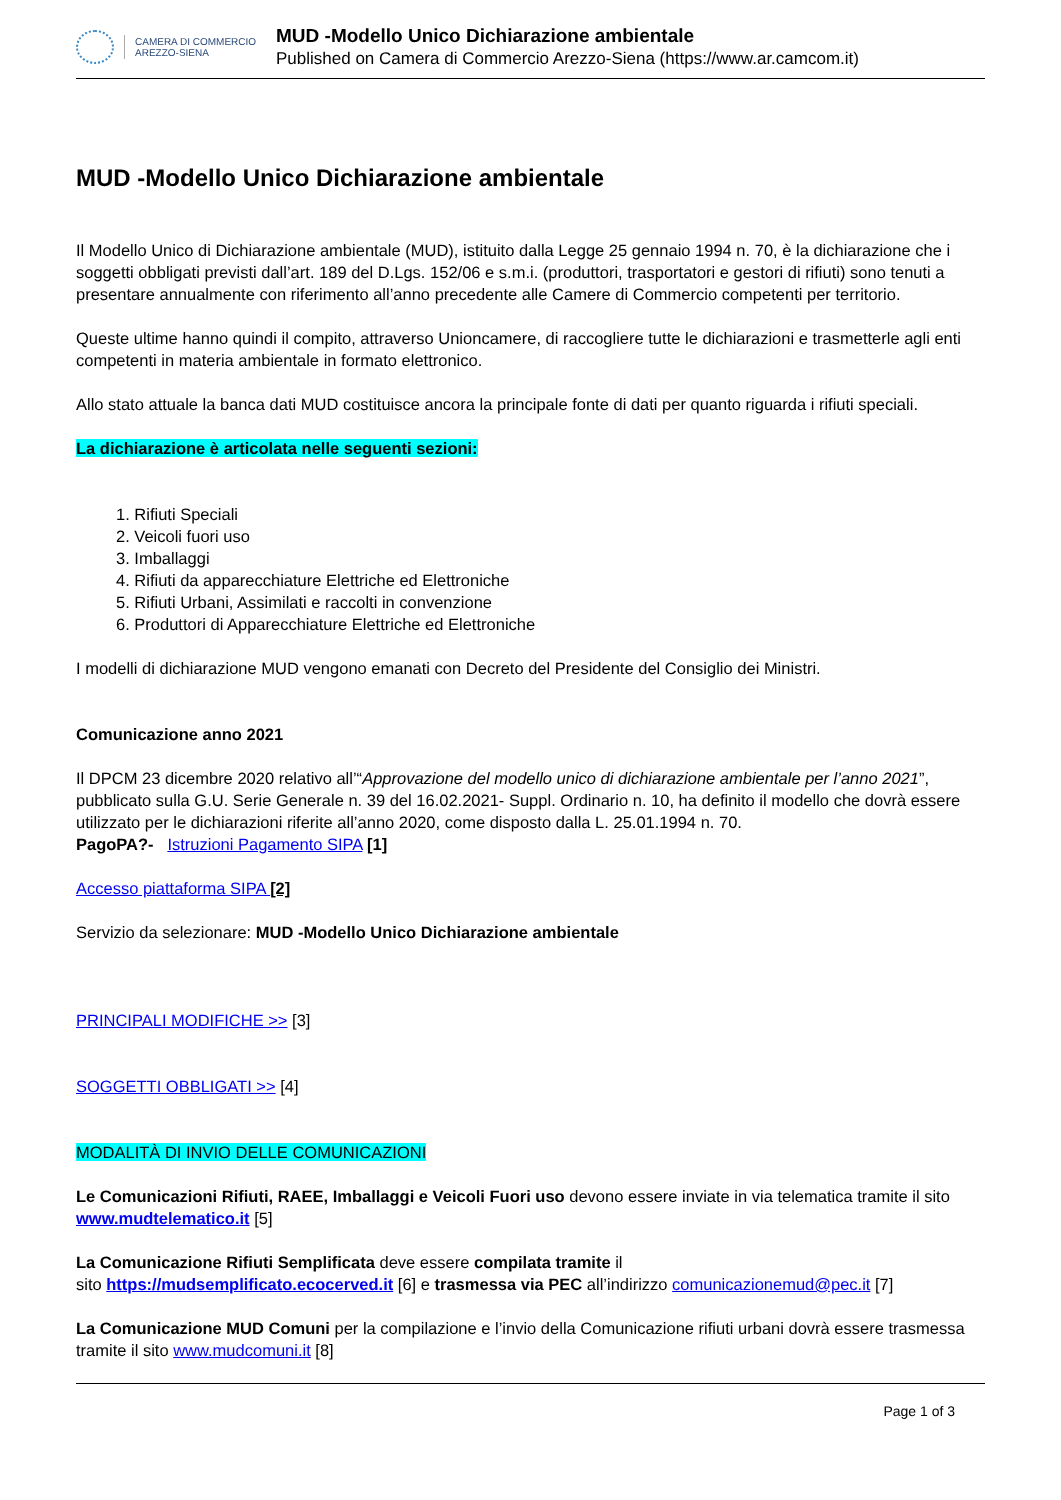CAMERA DI COMMERCIO
AREZZO-SIENA
MUD -Modello Unico Dichiarazione ambientale
Published on Camera di Commercio Arezzo-Siena (https://www.ar.camcom.it)
MUD -Modello Unico Dichiarazione ambientale
Il Modello Unico di Dichiarazione ambientale (MUD), istituito dalla Legge 25 gennaio 1994 n. 70, è la dichiarazione che i soggetti obbligati previsti dall’art. 189 del D.Lgs. 152/06 e s.m.i. (produttori, trasportatori e gestori di rifiuti) sono tenuti a presentare annualmente con riferimento all’anno precedente alle Camere di Commercio competenti per territorio.
Queste ultime hanno quindi il compito, attraverso Unioncamere, di raccogliere tutte le dichiarazioni e trasmetterle agli enti competenti in materia ambientale in formato elettronico.
Allo stato attuale la banca dati MUD costituisce ancora la principale fonte di dati per quanto riguarda i rifiuti speciali.
La dichiarazione è articolata nelle seguenti sezioni:
1. Rifiuti Speciali
2. Veicoli fuori uso
3. Imballaggi
4. Rifiuti da apparecchiature Elettriche ed Elettroniche
5. Rifiuti Urbani, Assimilati e raccolti in convenzione
6. Produttori di Apparecchiature Elettriche ed Elettroniche
I modelli di dichiarazione MUD vengono emanati con Decreto del Presidente del Consiglio dei Ministri.
Comunicazione anno 2021
Il DPCM 23 dicembre 2020 relativo all’“Approvazione del modello unico di dichiarazione ambientale per l’anno 2021”, pubblicato sulla G.U. Serie Generale n. 39 del 16.02.2021- Suppl. Ordinario n. 10, ha definito il modello che dovrà essere utilizzato per le dichiarazioni riferite all’anno 2020, come disposto dalla L. 25.01.1994 n. 70.
PagoPA?- Istruzioni Pagamento SIPA [1]
Accesso piattaforma SIPA [2]
Servizio da selezionare: MUD -Modello Unico Dichiarazione ambientale
PRINCIPALI MODIFICHE >> [3]
SOGGETTI OBBLIGATI >> [4]
MODALITÀ DI INVIO DELLE COMUNICAZIONI
Le Comunicazioni Rifiuti, RAEE, Imballaggi e Veicoli Fuori uso devono essere inviate in via telematica tramite il sito www.mudtelematico.it [5]
La Comunicazione Rifiuti Semplificata deve essere compilata tramite il
sito https://mudsemplificato.ecocerved.it [6] e trasmessa via PEC all’indirizzo comunicazionemud@pec.it [7]
La Comunicazione MUD Comuni per la compilazione e l’invio della Comunicazione rifiuti urbani dovrà essere trasmessa tramite il sito www.mudcomuni.it [8]
Page 1 of 3